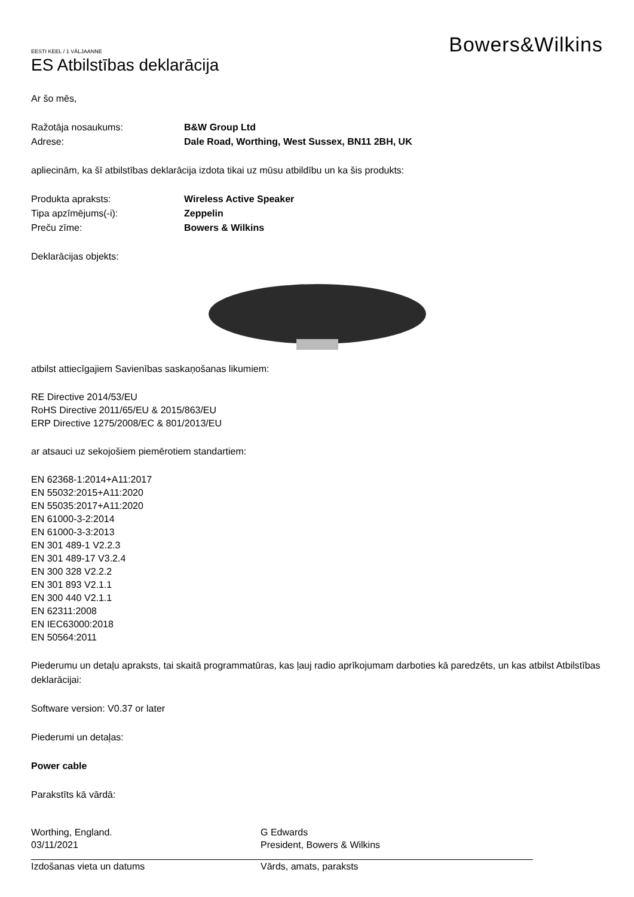EESTI KEEL / 1 VÄLJAANNE
ES Atbilstības deklarācija
Bowers&Wilkins
Ar šo mēs,
Ražotāja nosaukums: B&W Group Ltd
Adrese: Dale Road, Worthing, West Sussex, BN11 2BH, UK
apliecinām, ka šī atbilstības deklarācija izdota tikai uz mūsu atbildību un ka šis produkts:
Produkta apraksts: Wireless Active Speaker
Tipa apzīmējums(-i): Zeppelin
Preču zīme: Bowers & Wilkins
Deklarācijas objekts:
atbilst attiecīgajiem Savienības saskaņošanas likumiem:
RE Directive 2014/53/EU
RoHS Directive 2011/65/EU & 2015/863/EU
ERP Directive 1275/2008/EC & 801/2013/EU
ar atsauci uz sekojošiem piemērotiem standartiem:
EN 62368-1:2014+A11:2017
EN 55032:2015+A11:2020
EN 55035:2017+A11:2020
EN 61000-3-2:2014
EN 61000-3-3:2013
EN 301 489-1 V2.2.3
EN 301 489-17 V3.2.4
EN 300 328 V2.2.2
EN 301 893 V2.1.1
EN 300 440 V2.1.1
EN 62311:2008
EN IEC63000:2018
EN 50564:2011
Piederumu un detaļu apraksts, tai skaitā programmatūras, kas ļauj radio aprīkojumam darboties kā paredzēts, un kas atbilst Atbilstības deklarācijai:
Software version: V0.37 or later
Piederumi un detaļas:
Power cable
Parakstīts kā vārdā:
Worthing, England.
03/11/2021
Izdošanas vieta un datums
G Edwards
President, Bowers & Wilkins
Vārds, amats, paraksts